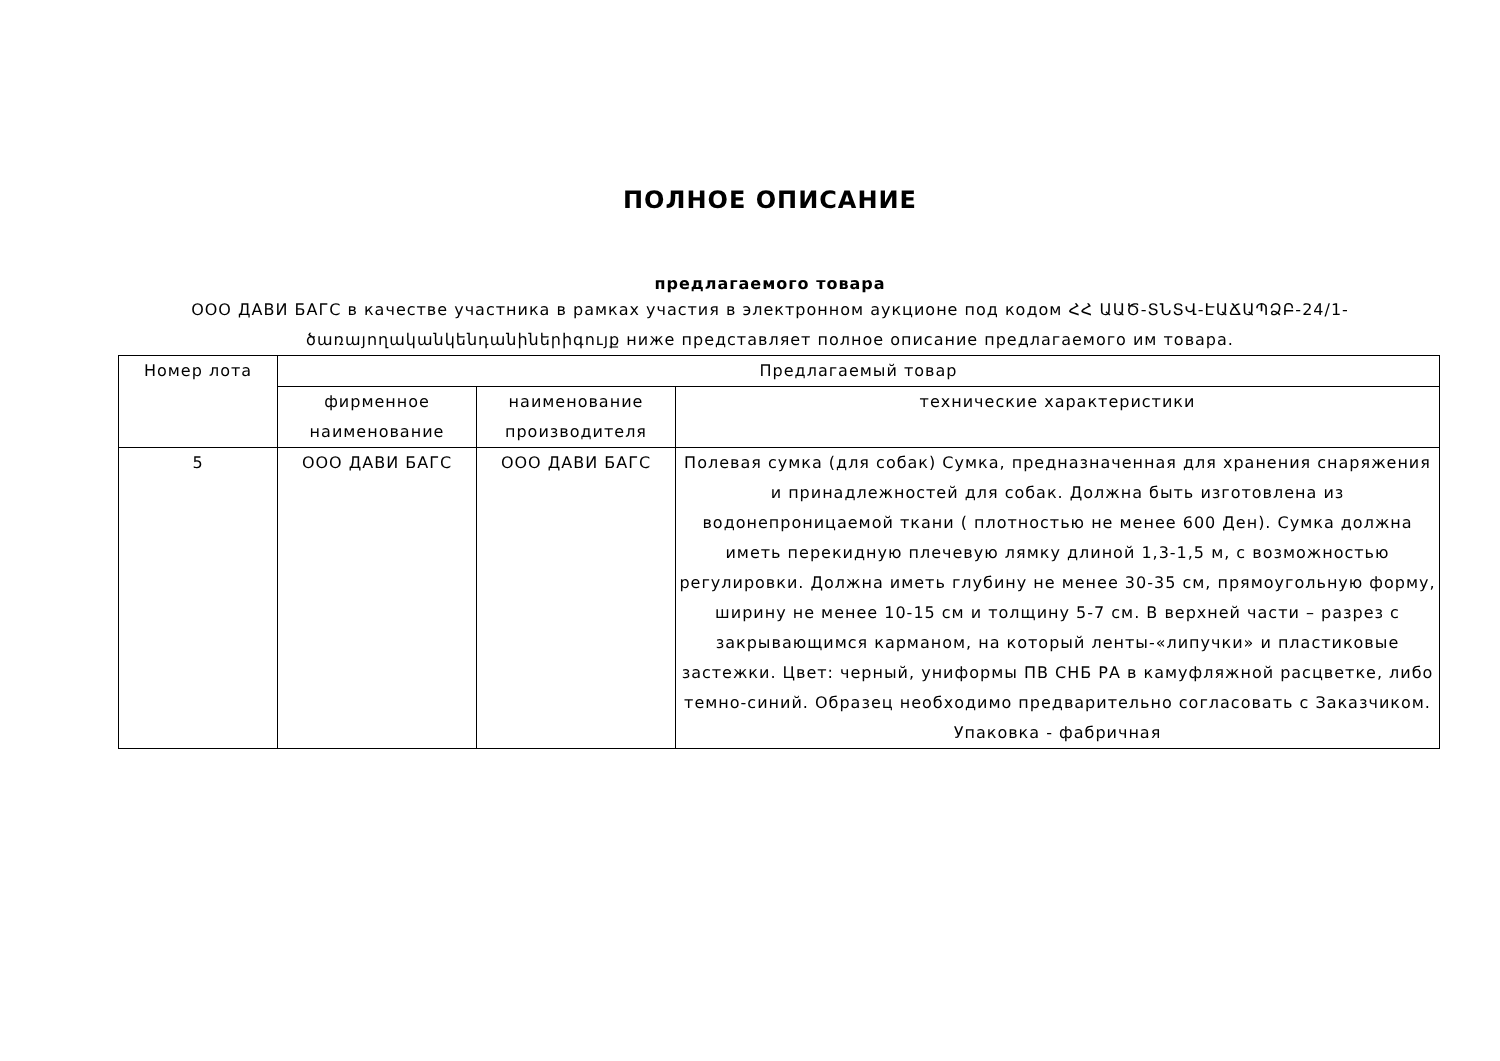ПОЛНОЕ ОПИСАНИЕ
предлагаемого товара
ООО ДАВИ БАГС в качестве участника в рамках участия в электронном аукционе под кодом ՀՀ ԱԱԾ-ՏՆՏՎ-ԷԱՃԱՊՁԲ-24/1-ծառայողականկենդանիներիգույք ниже представляет полное описание предлагаемого им товара.
| Номер лота | Предлагаемый товар | | |
| --- | --- | --- | --- |
| | фирменное наименование | наименование производителя | технические характеристики |
| 5 | ООО ДАВИ БАГС | ООО ДАВИ БАГС | Полевая сумка (для собак) Сумка, предназначенная для хранения снаряжения и принадлежностей для собак. Должна быть изготовлена из водонепроницаемой ткани ( плотностью не менее 600 Ден). Сумка должна иметь перекидную плечевую лямку длиной 1,3-1,5 м, с возможностью регулировки. Должна иметь глубину не менее 30-35 см, прямоугольную форму, ширину не менее 10-15 см и толщину 5-7 см. В верхней части – разрез с закрывающимся карманом, на который ленты-«липучки» и пластиковые застежки. Цвет: черный, униформы ПВ СНБ РА в камуфляжной расцветке, либо темно-синий. Образец необходимо предварительно согласовать с Заказчиком. Упаковка - фабричная |